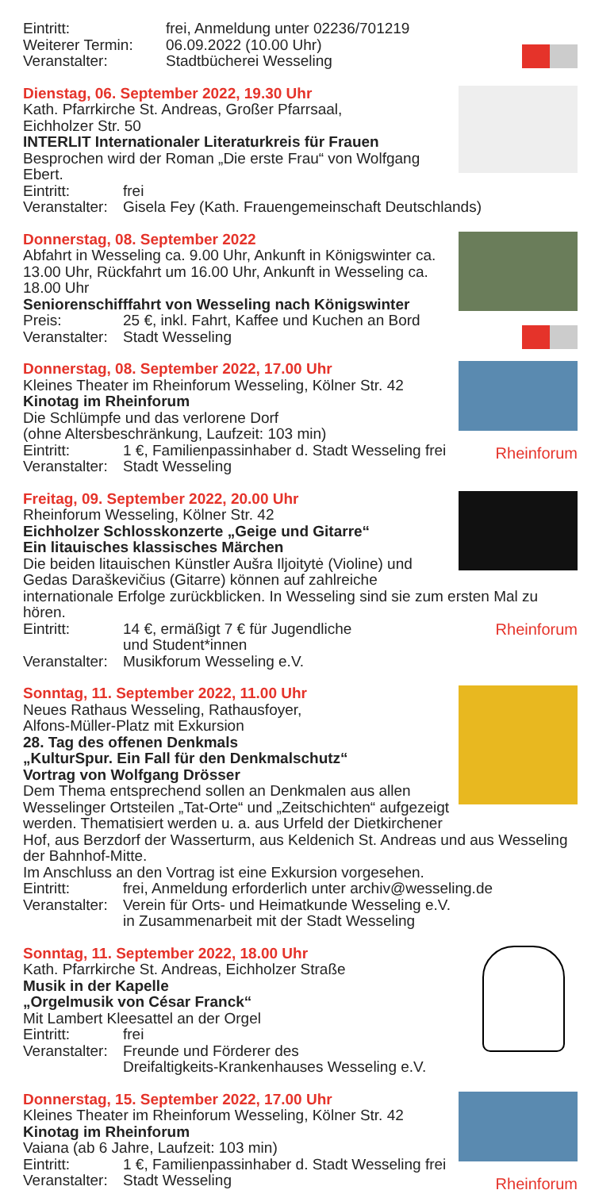Eintritt: frei, Anmeldung unter 02236/701219
Weiterer Termin: 06.09.2022 (10.00 Uhr)
Veranstalter: Stadtbücherei Wesseling
Dienstag, 06. September 2022, 19.30 Uhr
Kath. Pfarrkirche St. Andreas, Großer Pfarrsaal,
Eichholzer Str. 50
INTERLIT Internationaler Literaturkreis für Frauen
Besprochen wird der Roman „Die erste Frau“ von Wolfgang Ebert.
Eintritt: frei
Veranstalter: Gisela Fey (Kath. Frauengemeinschaft Deutschlands)
Donnerstag, 08. September 2022
Abfahrt in Wesseling ca. 9.00 Uhr, Ankunft in Königswinter ca. 13.00 Uhr, Rückfahrt um 16.00 Uhr, Ankunft in Wesseling ca. 18.00 Uhr
Seniorenschifffahrt von Wesseling nach Königswinter
Preis: 25 €, inkl. Fahrt, Kaffee und Kuchen an Bord
Veranstalter: Stadt Wesseling
Rheinforum
Donnerstag, 08. September 2022, 17.00 Uhr
Kleines Theater im Rheinforum Wesseling, Kölner Str. 42
Kinotag im Rheinforum
Die Schlümpfe und das verlorene Dorf
(ohne Altersbeschränkung, Laufzeit: 103 min)
Eintritt: 1 €, Familienpassinhaber d. Stadt Wesseling frei
Veranstalter: Stadt Wesseling
Freitag, 09. September 2022, 20.00 Uhr
Rheinforum Wesseling, Kölner Str. 42
Eichholzer Schlosskonzerte „Geige und Gitarre“
Ein litauisches klassisches Märchen
Die beiden litauischen Künstler Aušra Iljoitytė (Violine) und Gedas Daraškevičius (Gitarre) können auf zahlreiche internationale Erfolge zurückblicken. In Wesseling sind sie zum ersten Mal zu hören.
Eintritt: 14 €, ermäßigt 7 € für Jugendliche
und Student*innen Rheinforum
Veranstalter: Musikforum Wesseling e.V.
Sonntag, 11. September 2022, 11.00 Uhr
Neues Rathaus Wesseling, Rathausfoyer,
Alfons-Müller-Platz mit Exkursion
28. Tag des offenen Denkmals
„KulturSpur. Ein Fall für den Denkmalschutz“
Vortrag von Wolfgang Drösser
Dem Thema entsprechend sollen an Denkmalen aus allen Wesselinger Ortsteilen „Tat-Orte“ und „Zeitschichten“ aufgezeigt werden. Thematisiert werden u. a. aus Urfeld der Dietkirchener Hof, aus Berzdorf der Wasserturm, aus Keldenich St. Andreas und aus Wesseling der Bahnhof-Mitte.
Im Anschluss an den Vortrag ist eine Exkursion vorgesehen.
Eintritt: frei, Anmeldung erforderlich unter archiv@wesseling.de
Veranstalter: Verein für Orts- und Heimatkunde Wesseling e.V.
in Zusammenarbeit mit der Stadt Wesseling
Sonntag, 11. September 2022, 18.00 Uhr
Kath. Pfarrkirche St. Andreas, Eichholzer Straße
Musik in der Kapelle
„Orgelmusik von César Franck“
Mit Lambert Kleesattel an der Orgel
Eintritt: frei
Veranstalter: Freunde und Förderer des
Dreifaltigkeits-Krankenhauses Wesseling e.V.
Rheinforum
Donnerstag, 15. September 2022, 17.00 Uhr
Kleines Theater im Rheinforum Wesseling, Kölner Str. 42
Kinotag im Rheinforum
Vaiana (ab 6 Jahre, Laufzeit: 103 min)
Eintritt: 1 €, Familienpassinhaber d. Stadt Wesseling frei
Veranstalter: Stadt Wesseling